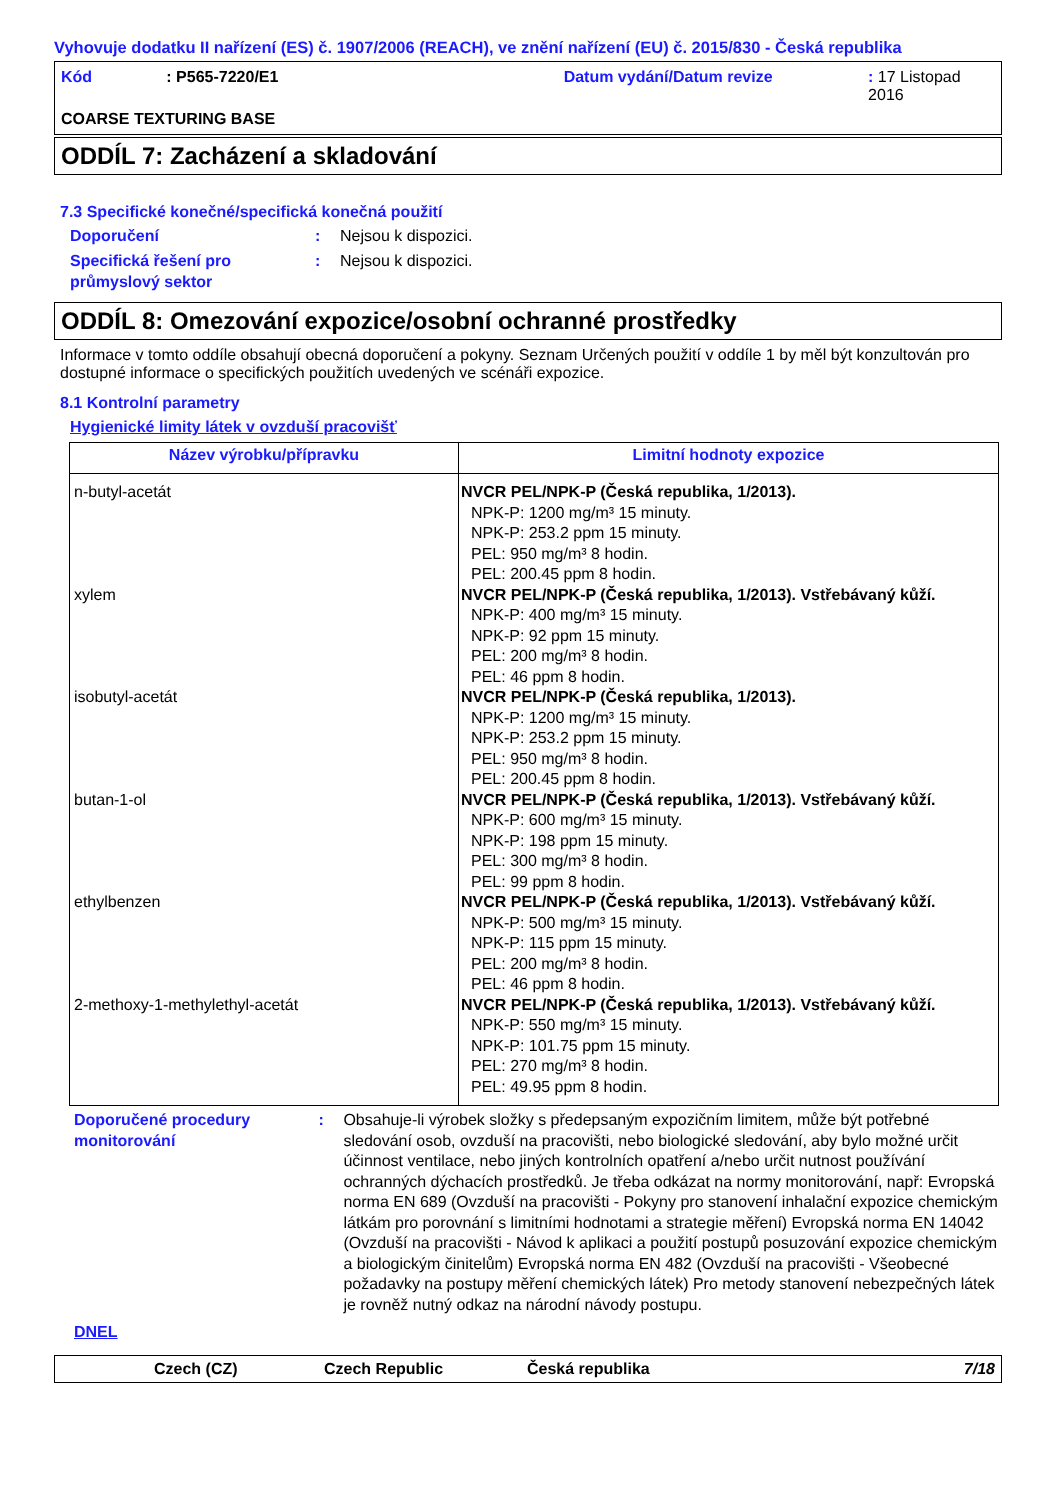Vyhovuje dodatku II nařízení (ES) č. 1907/2006 (REACH), ve znění nařízení (EU) č. 2015/830 - Česká republika
Kód: P565-7220/E1 Datum vydání/Datum revize: 17 Listopad 2016
COARSE TEXTURING BASE
ODDÍL 7: Zacházení a skladování
7.3 Specifické konečné/specifická konečná použití
Doporučení: Nejsou k dispozici.
Specifická řešení pro průmyslový sektor: Nejsou k dispozici.
ODDÍL 8: Omezování expozice/osobní ochranné prostředky
Informace v tomto oddíle obsahují obecná doporučení a pokyny. Seznam Určených použití v oddíle 1 by měl být konzultován pro dostupné informace o specifických použitích uvedených ve scénáři expozice.
8.1 Kontrolní parametry
Hygienické limity látek v ovzduší pracovišť
| Název výrobku/přípravku | Limitní hodnoty expozice |
| --- | --- |
| n-butyl-acetát xylem isobutyl-acetát butan-1-ol ethylbenzen 2-methoxy-1-methylethyl-acetát | NVCR PEL/NPK-P (Česká republika, 1/2013). NPK-P: 1200 mg/m³ 15 minuty. NPK-P: 253.2 ppm 15 minuty. PEL: 950 mg/m³ 8 hodin. PEL: 200.45 ppm 8 hodin. NVCR PEL/NPK-P (Česká republika, 1/2013). Vstřebávaný kůží. NPK-P: 400 mg/m³ 15 minuty. NPK-P: 92 ppm 15 minuty. PEL: 200 mg/m³ 8 hodin. PEL: 46 ppm 8 hodin. NVCR PEL/NPK-P (Česká republika, 1/2013). NPK-P: 1200 mg/m³ 15 minuty. NPK-P: 253.2 ppm 15 minuty. PEL: 950 mg/m³ 8 hodin. PEL: 200.45 ppm 8 hodin. NVCR PEL/NPK-P (Česká republika, 1/2013). Vstřebávaný kůží. NPK-P: 600 mg/m³ 15 minuty. NPK-P: 198 ppm 15 minuty. PEL: 300 mg/m³ 8 hodin. PEL: 99 ppm 8 hodin. NVCR PEL/NPK-P (Česká republika, 1/2013). Vstřebávaný kůží. NPK-P: 500 mg/m³ 15 minuty. NPK-P: 115 ppm 15 minuty. PEL: 200 mg/m³ 8 hodin. PEL: 46 ppm 8 hodin. NVCR PEL/NPK-P (Česká republika, 1/2013). Vstřebávaný kůží. NPK-P: 550 mg/m³ 15 minuty. NPK-P: 101.75 ppm 15 minuty. PEL: 270 mg/m³ 8 hodin. PEL: 49.95 ppm 8 hodin. |
Doporučené procedury monitorování: Obsahuje-li výrobek složky s předepsaným expozičním limitem, může být potřebné sledování osob, ovzduší na pracovišti, nebo biologické sledování, aby bylo možné určit účinnost ventilace, nebo jiných kontrolních opatření a/nebo určit nutnost používání ochranných dýchacích prostředků. Je třeba odkázat na normy monitorování, např: Evropská norma EN 689 (Ovzduší na pracovišti - Pokyny pro stanovení inhalační expozice chemickým látkám pro porovnání s limitními hodnotami a strategie měření) Evropská norma EN 14042 (Ovzduší na pracovišti - Návod k aplikaci a použití postupů posuzování expozice chemickým a biologickým činitelům) Evropská norma EN 482 (Ovzduší na pracovišti - Všeobecné požadavky na postupy měření chemických látek) Pro metody stanovení nebezpečných látek je rovněž nutný odkaz na národní návody postupu.
DNEL
Czech (CZ) Czech Republic Česká republika 7/18